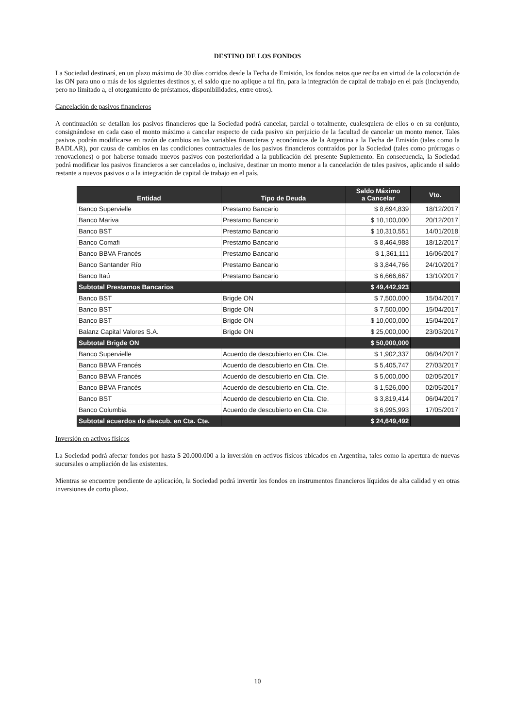DESTINO DE LOS FONDOS
La Sociedad destinará, en un plazo máximo de 30 días corridos desde la Fecha de Emisión, los fondos netos que reciba en virtud de la colocación de las ON para uno o más de los siguientes destinos y, el saldo que no aplique a tal fin, para la integración de capital de trabajo en el país (incluyendo, pero no limitado a, el otorgamiento de préstamos, disponibilidades, entre otros).
Cancelación de pasivos financieros
A continuación se detallan los pasivos financieros que la Sociedad podrá cancelar, parcial o totalmente, cualesquiera de ellos o en su conjunto, consignándose en cada caso el monto máximo a cancelar respecto de cada pasivo sin perjuicio de la facultad de cancelar un monto menor. Tales pasivos podrán modificarse en razón de cambios en las variables financieras y económicas de la Argentina a la Fecha de Emisión (tales como la BADLAR), por causa de cambios en las condiciones contractuales de los pasivos financieros contraídos por la Sociedad (tales como prórrogas o renovaciones) o por haberse tomado nuevos pasivos con posterioridad a la publicación del presente Suplemento. En consecuencia, la Sociedad podrá modificar los pasivos financieros a ser cancelados o, inclusive, destinar un monto menor a la cancelación de tales pasivos, aplicando el saldo restante a nuevos pasivos o a la integración de capital de trabajo en el país.
| Entidad | Tipo de Deuda | Saldo Máximo a Cancelar | Vto. |
| --- | --- | --- | --- |
| Banco Supervielle | Prestamo Bancario | $ 8,694,839 | 18/12/2017 |
| Banco Mariva | Prestamo Bancario | $ 10,100,000 | 20/12/2017 |
| Banco BST | Prestamo Bancario | $ 10,310,551 | 14/01/2018 |
| Banco Comafi | Prestamo Bancario | $ 8,464,988 | 18/12/2017 |
| Banco BBVA Francés | Prestamo Bancario | $ 1,361,111 | 16/06/2017 |
| Banco Santander Río | Prestamo Bancario | $ 3,844,766 | 24/10/2017 |
| Banco Itaú | Prestamo Bancario | $ 6,666,667 | 13/10/2017 |
| Subtotal Prestamos Bancarios | | $ 49,442,923 | |
| Banco BST | Brigde ON | $ 7,500,000 | 15/04/2017 |
| Banco BST | Brigde ON | $ 7,500,000 | 15/04/2017 |
| Banco BST | Brigde ON | $ 10,000,000 | 15/04/2017 |
| Balanz Capital Valores S.A. | Brigde ON | $ 25,000,000 | 23/03/2017 |
| Subtotal Brigde ON | | $ 50,000,000 | |
| Banco Supervielle | Acuerdo de descubierto en Cta. Cte. | $ 1,902,337 | 06/04/2017 |
| Banco BBVA Francés | Acuerdo de descubierto en Cta. Cte. | $ 5,405,747 | 27/03/2017 |
| Banco BBVA Francés | Acuerdo de descubierto en Cta. Cte. | $ 5,000,000 | 02/05/2017 |
| Banco BBVA Francés | Acuerdo de descubierto en Cta. Cte. | $ 1,526,000 | 02/05/2017 |
| Banco BST | Acuerdo de descubierto en Cta. Cte. | $ 3,819,414 | 06/04/2017 |
| Banco Columbia | Acuerdo de descubierto en Cta. Cte. | $ 6,995,993 | 17/05/2017 |
| Subtotal acuerdos de descub. en Cta. Cte. | | $ 24,649,492 | |
Inversión en activos físicos
La Sociedad podrá afectar fondos por hasta $ 20.000.000 a la inversión en activos físicos ubicados en Argentina, tales como la apertura de nuevas sucursales o ampliación de las existentes.
Mientras se encuentre pendiente de aplicación, la Sociedad podrá invertir los fondos en instrumentos financieros líquidos de alta calidad y en otras inversiones de corto plazo.
10